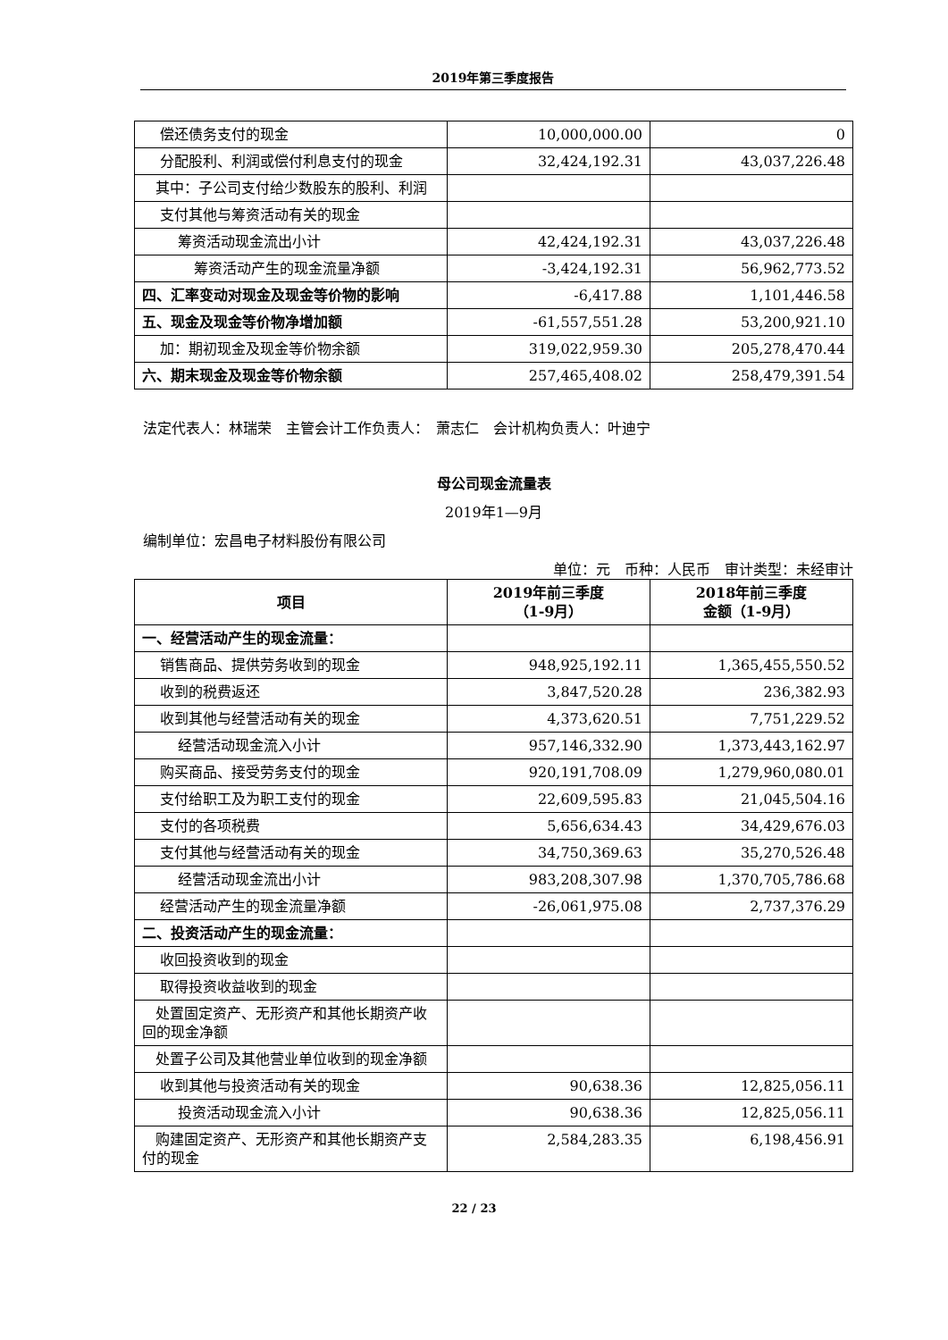2019年第三季度报告
| 偿还债务支付的现金 | 10,000,000.00 | 0 |
| 分配股利、利润或偿付利息支付的现金 | 32,424,192.31 | 43,037,226.48 |
| 其中：子公司支付给少数股东的股利、利润 | | |
| 支付其他与筹资活动有关的现金 | | |
| 筹资活动现金流出小计 | 42,424,192.31 | 43,037,226.48 |
| 筹资活动产生的现金流量净额 | -3,424,192.31 | 56,962,773.52 |
| 四、汇率变动对现金及现金等价物的影响 | -6,417.88 | 1,101,446.58 |
| 五、现金及现金等价物净增加额 | -61,557,551.28 | 53,200,921.10 |
| 加：期初现金及现金等价物余额 | 319,022,959.30 | 205,278,470.44 |
| 六、期末现金及现金等价物余额 | 257,465,408.02 | 258,479,391.54 |
法定代表人：林瑞荣　主管会计工作负责人：　萧志仁　会计机构负责人：叶迪宁
母公司现金流量表
2019年1—9月
编制单位：宏昌电子材料股份有限公司
单位：元　币种：人民币　审计类型：未经审计
| 项目 | 2019年前三季度 （1-9月） | 2018年前三季度 金额（1-9月） |
| --- | --- | --- |
| 一、经营活动产生的现金流量： | | |
| 销售商品、提供劳务收到的现金 | 948,925,192.11 | 1,365,455,550.52 |
| 收到的税费返还 | 3,847,520.28 | 236,382.93 |
| 收到其他与经营活动有关的现金 | 4,373,620.51 | 7,751,229.52 |
| 经营活动现金流入小计 | 957,146,332.90 | 1,373,443,162.97 |
| 购买商品、接受劳务支付的现金 | 920,191,708.09 | 1,279,960,080.01 |
| 支付给职工及为职工支付的现金 | 22,609,595.83 | 21,045,504.16 |
| 支付的各项税费 | 5,656,634.43 | 34,429,676.03 |
| 支付其他与经营活动有关的现金 | 34,750,369.63 | 35,270,526.48 |
| 经营活动现金流出小计 | 983,208,307.98 | 1,370,705,786.68 |
| 经营活动产生的现金流量净额 | -26,061,975.08 | 2,737,376.29 |
| 二、投资活动产生的现金流量： | | |
| 收回投资收到的现金 | | |
| 取得投资收益收到的现金 | | |
| 处置固定资产、无形资产和其他长期资产收回的现金净额 | | |
| 处置子公司及其他营业单位收到的现金净额 | | |
| 收到其他与投资活动有关的现金 | 90,638.36 | 12,825,056.11 |
| 投资活动现金流入小计 | 90,638.36 | 12,825,056.11 |
| 购建固定资产、无形资产和其他长期资产支付的现金 | 2,584,283.35 | 6,198,456.91 |
22 / 23